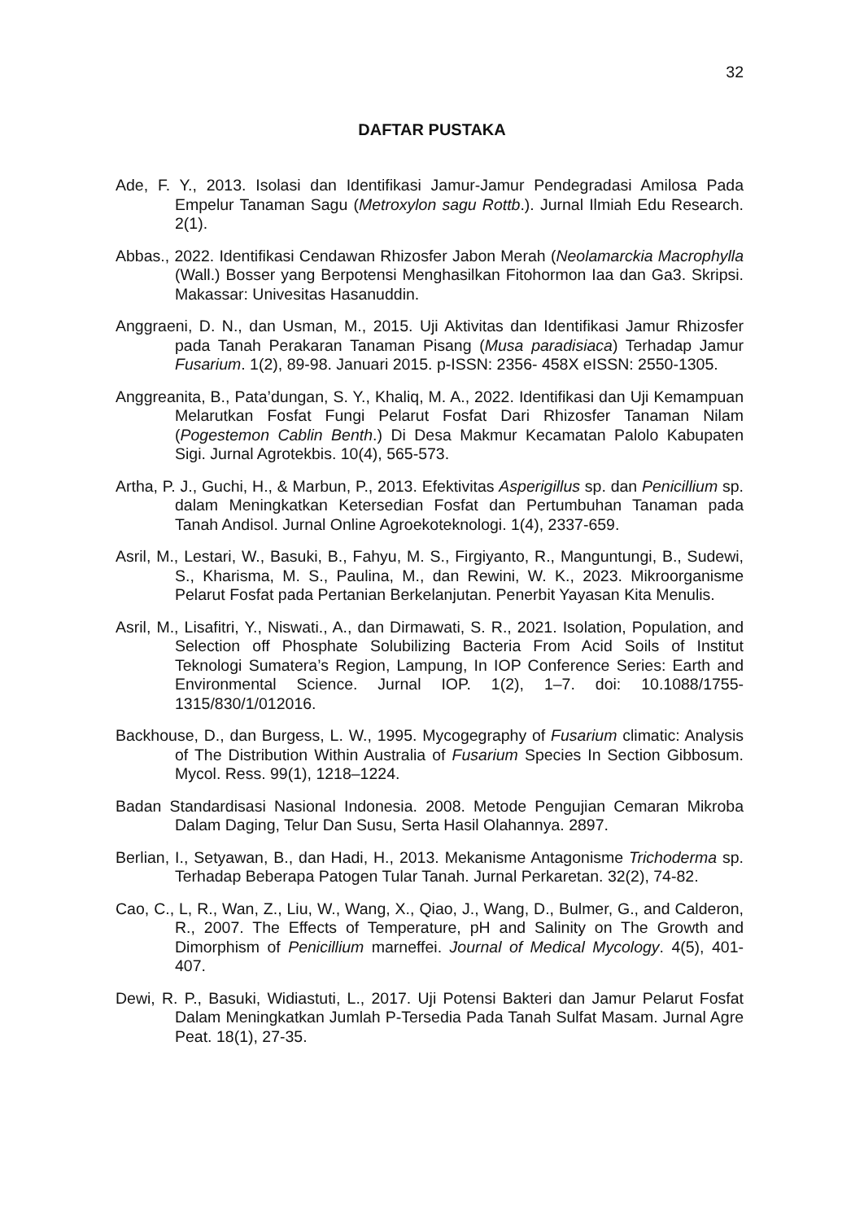32
DAFTAR PUSTAKA
Ade, F. Y., 2013. Isolasi dan Identifikasi Jamur-Jamur Pendegradasi Amilosa Pada Empelur Tanaman Sagu (Metroxylon sagu Rottb.). Jurnal Ilmiah Edu Research. 2(1).
Abbas., 2022. Identifikasi Cendawan Rhizosfer Jabon Merah (Neolamarckia Macrophylla (Wall.) Bosser yang Berpotensi Menghasilkan Fitohormon Iaa dan Ga3. Skripsi. Makassar: Univesitas Hasanuddin.
Anggraeni, D. N., dan Usman, M., 2015. Uji Aktivitas dan Identifikasi Jamur Rhizosfer pada Tanah Perakaran Tanaman Pisang (Musa paradisiaca) Terhadap Jamur Fusarium. 1(2), 89-98. Januari 2015. p-ISSN: 2356- 458X eISSN: 2550-1305.
Anggreanita, B., Pata’dungan, S. Y., Khaliq, M. A., 2022. Identifikasi dan Uji Kemampuan Melarutkan Fosfat Fungi Pelarut Fosfat Dari Rhizosfer Tanaman Nilam (Pogestemon Cablin Benth.) Di Desa Makmur Kecamatan Palolo Kabupaten Sigi. Jurnal Agrotekbis. 10(4), 565-573.
Artha, P. J., Guchi, H., & Marbun, P., 2013. Efektivitas Asperigillus sp. dan Penicillium sp. dalam Meningkatkan Ketersedian Fosfat dan Pertumbuhan Tanaman pada Tanah Andisol. Jurnal Online Agroekoteknologi. 1(4), 2337-659.
Asril, M., Lestari, W., Basuki, B., Fahyu, M. S., Firgiyanto, R., Manguntungi, B., Sudewi, S., Kharisma, M. S., Paulina, M., dan Rewini, W. K., 2023. Mikroorganisme Pelarut Fosfat pada Pertanian Berkelanjutan. Penerbit Yayasan Kita Menulis.
Asril, M., Lisafitri, Y., Niswati., A., dan Dirmawati, S. R., 2021. Isolation, Population, and Selection off Phosphate Solubilizing Bacteria From Acid Soils of Institut Teknologi Sumatera’s Region, Lampung, In IOP Conference Series: Earth and Environmental Science. Jurnal IOP. 1(2), 1–7. doi: 10.1088/1755-1315/830/1/012016.
Backhouse, D., dan Burgess, L. W., 1995. Mycogegraphy of Fusarium climatic: Analysis of The Distribution Within Australia of Fusarium Species In Section Gibbosum. Mycol. Ress. 99(1), 1218–1224.
Badan Standardisasi Nasional Indonesia. 2008. Metode Pengujian Cemaran Mikroba Dalam Daging, Telur Dan Susu, Serta Hasil Olahannya. 2897.
Berlian, I., Setyawan, B., dan Hadi, H., 2013. Mekanisme Antagonisme Trichoderma sp. Terhadap Beberapa Patogen Tular Tanah. Jurnal Perkaretan. 32(2), 74-82.
Cao, C., L, R., Wan, Z., Liu, W., Wang, X., Qiao, J., Wang, D., Bulmer, G., and Calderon, R., 2007. The Effects of Temperature, pH and Salinity on The Growth and Dimorphism of Penicillium marneffei. Journal of Medical Mycology. 4(5), 401-407.
Dewi, R. P., Basuki, Widiastuti, L., 2017. Uji Potensi Bakteri dan Jamur Pelarut Fosfat Dalam Meningkatkan Jumlah P-Tersedia Pada Tanah Sulfat Masam. Jurnal Agre Peat. 18(1), 27-35.